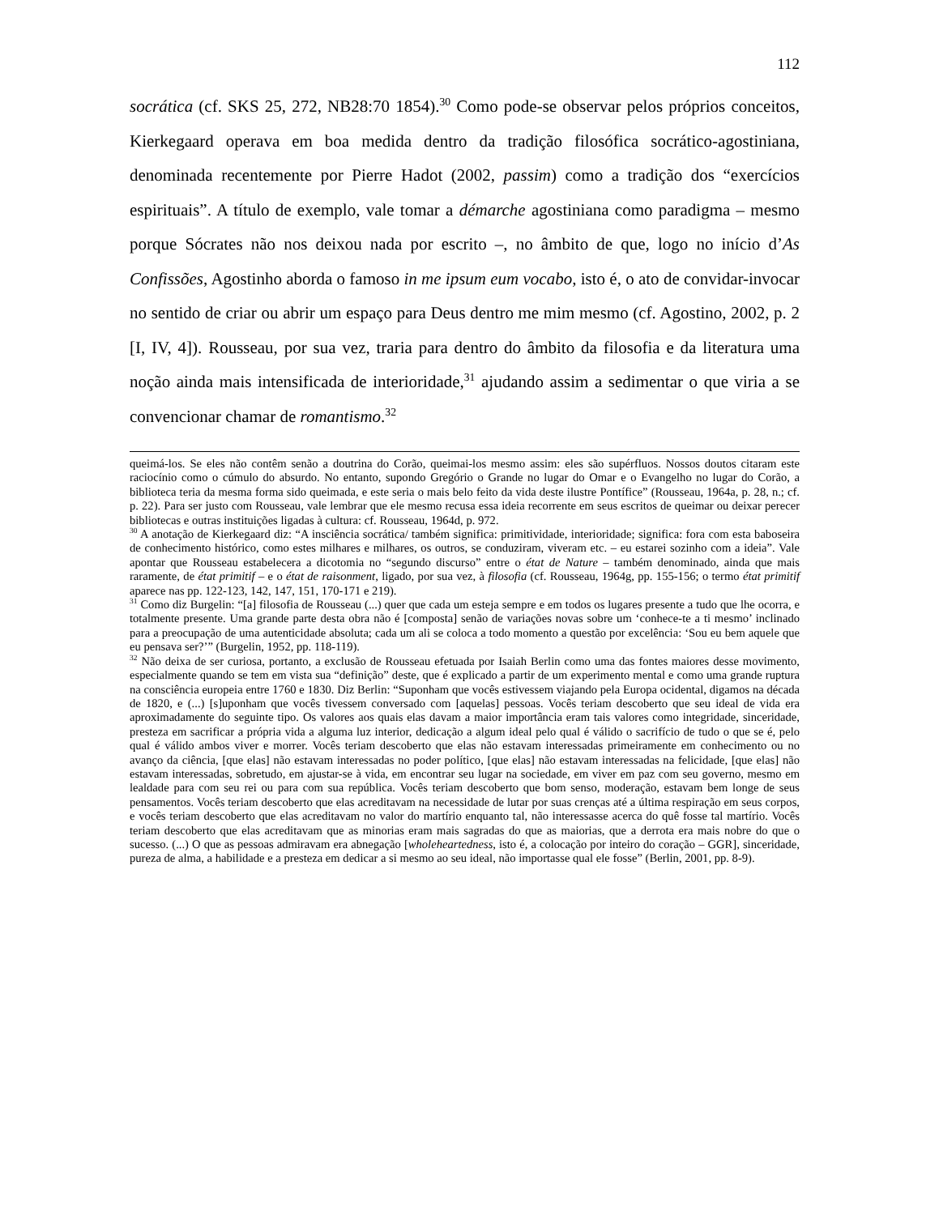112
socrática (cf. SKS 25, 272, NB28:70 1854).<sup>30</sup> Como pode-se observar pelos próprios conceitos, Kierkegaard operava em boa medida dentro da tradição filosófica socrático-agostiniana, denominada recentemente por Pierre Hadot (2002, passim) como a tradição dos “exercícios espirituais”. A título de exemplo, vale tomar a démarche agostiniana como paradigma – mesmo porque Sócrates não nos deixou nada por escrito –, no âmbito de que, logo no início d’As Confissões, Agostinho aborda o famoso in me ipsum eum vocabo, isto é, o ato de convidar-invocar no sentido de criar ou abrir um espaço para Deus dentro me mim mesmo (cf. Agostino, 2002, p. 2 [I, IV, 4]). Rousseau, por sua vez, traria para dentro do âmbito da filosofia e da literatura uma noção ainda mais intensificada de interioridade,<sup>31</sup> ajudando assim a sedimentar o que viria a se convencionar chamar de romantismo.<sup>32</sup>
queimá-los. Se eles não contêm senão a doutrina do Corão, queimai-los mesmo assim: eles são supérfluos. Nossos doutos citaram este raciocínio como o cúmulo do absurdo. No entanto, supondo Gregório o Grande no lugar do Omar e o Evangelho no lugar do Corão, a biblioteca teria da mesma forma sido queimada, e este seria o mais belo feito da vida deste ilustre Pontífice” (Rousseau, 1964a, p. 28, n.; cf. p. 22). Para ser justo com Rousseau, vale lembrar que ele mesmo recusa essa ideia recorrente em seus escritos de queimar ou deixar perecer bibliotecas e outras instituições ligadas à cultura: cf. Rousseau, 1964d, p. 972.
<sup>30</sup> A anotação de Kierkegaard diz: “A insciência socrática/ também significa: primitividade, interioridade; significa: fora com esta baboseira de conhecimento histórico, como estes milhares e milhares, os outros, se conduziram, viveram etc. – eu estarei sozinho com a ideia”. Vale apontar que Rousseau estabelecera a dicotomia no “segundo discurso” entre o état de Nature – também denominado, ainda que mais raramente, de état primitif – e o état de raisonment, ligado, por sua vez, à filosofia (cf. Rousseau, 1964g, pp. 155-156; o termo état primitif aparece nas pp. 122-123, 142, 147, 151, 170-171 e 219).
<sup>31</sup> Como diz Burgelin: “[a] filosofia de Rousseau (...) quer que cada um esteja sempre e em todos os lugares presente a tudo que lhe ocorra, e totalmente presente. Uma grande parte desta obra não é [composta] senão de variações novas sobre um ‘conhece-te a ti mesmo’ inclinado para a preocupação de uma autenticidade absoluta; cada um ali se coloca a todo momento a questão por excelência: ‘Sou eu bem aquele que eu pensava ser?’” (Burgelin, 1952, pp. 118-119).
<sup>32</sup> Não deixa de ser curiosa, portanto, a exclusão de Rousseau efetuada por Isaiah Berlin como uma das fontes maiores desse movimento, especialmente quando se tem em vista sua “definição” deste, que é explicado a partir de um experimento mental e como uma grande ruptura na consciência europeia entre 1760 e 1830. Diz Berlin: “Suponham que vocês estivessem viajando pela Europa ocidental, digamos na década de 1820, e (...) [s]uponham que vocês tivessem conversado com [aquelas] pessoas. Vocês teriam descoberto que seu ideal de vida era aproximadamente do seguinte tipo. Os valores aos quais elas davam a maior importância eram tais valores como integridade, sinceridade, presteza em sacrificar a própria vida a alguma luz interior, dedicação a algum ideal pelo qual é válido o sacrifício de tudo o que se é, pelo qual é válido ambos viver e morrer. Vocês teriam descoberto que elas não estavam interessadas primeiramente em conhecimento ou no avanço da ciência, [que elas] não estavam interessadas no poder político, [que elas] não estavam interessadas na felicidade, [que elas] não estavam interessadas, sobretudo, em ajustar-se à vida, em encontrar seu lugar na sociedade, em viver em paz com seu governo, mesmo em lealdade para com seu rei ou para com sua república. Vocês teriam descoberto que bom senso, moderação, estavam bem longe de seus pensamentos. Vocês teriam descoberto que elas acreditavam na necessidade de lutar por suas crenças até a última respiração em seus corpos, e vocês teriam descoberto que elas acreditavam no valor do martírio enquanto tal, não interessasse acerca do quê fosse tal martírio. Vocês teriam descoberto que elas acreditavam que as minorias eram mais sagradas do que as maiorias, que a derrota era mais nobre do que o sucesso. (...) O que as pessoas admiravam era abnegação [wholeheartedness, isto é, a colocação por inteiro do coração – GGR], sinceridade, pureza de alma, a habilidade e a presteza em dedicar a si mesmo ao seu ideal, não importasse qual ele fosse” (Berlin, 2001, pp. 8-9).